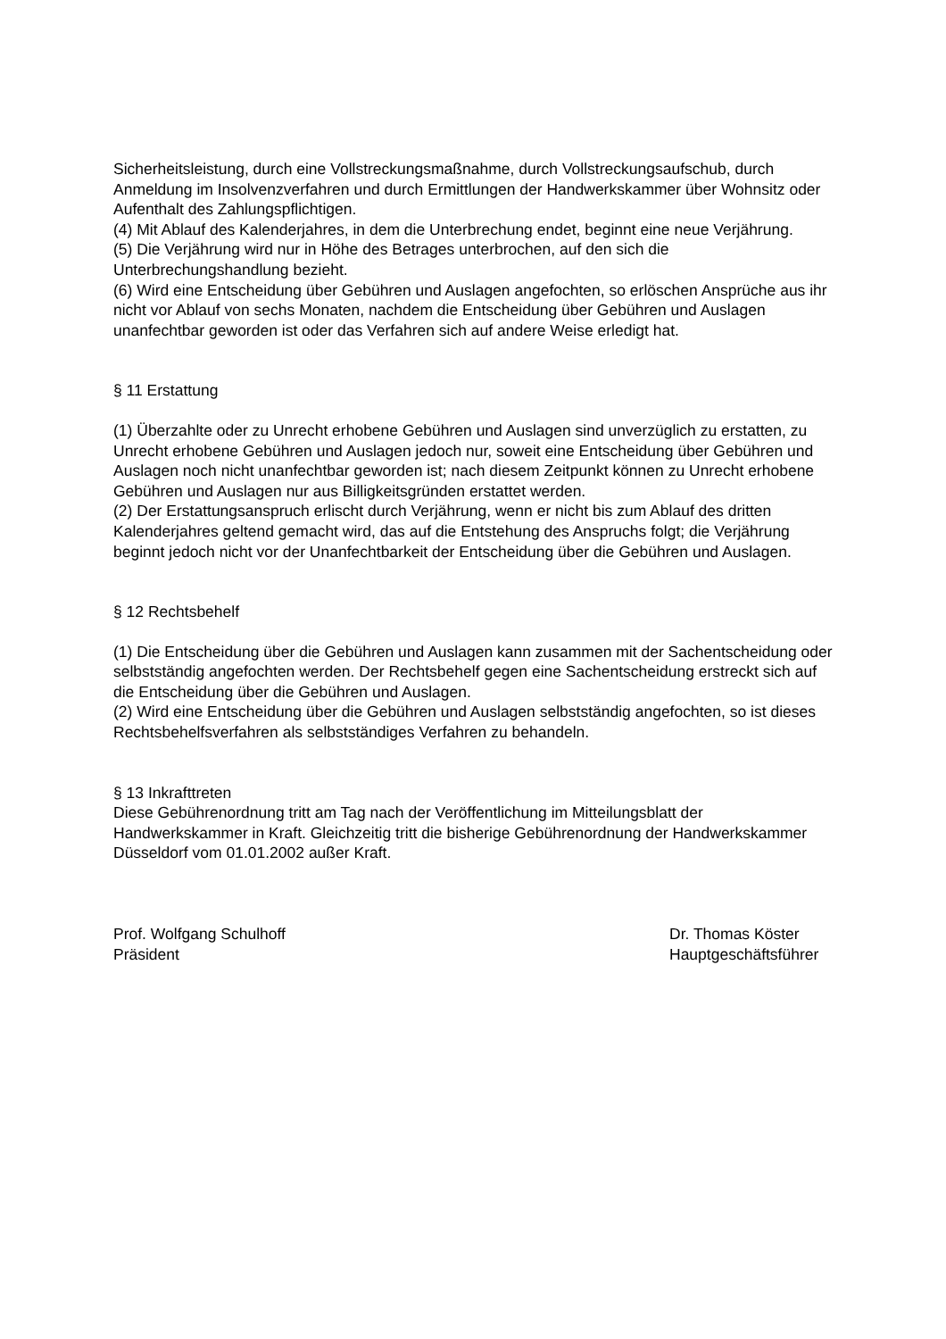Sicherheitsleistung, durch eine Vollstreckungsmaßnahme, durch Vollstreckungsaufschub, durch Anmeldung im Insolvenzverfahren und durch Ermittlungen der Handwerkskammer über Wohnsitz oder Aufenthalt des Zahlungspflichtigen.
(4) Mit Ablauf des Kalenderjahres, in dem die Unterbrechung endet, beginnt eine neue Verjährung.
(5) Die Verjährung wird nur in Höhe des Betrages unterbrochen, auf den sich die Unterbrechungshandlung bezieht.
(6) Wird eine Entscheidung über Gebühren und Auslagen angefochten, so erlöschen Ansprüche aus ihr nicht vor Ablauf von sechs Monaten, nachdem die Entscheidung über Gebühren und Auslagen unanfechtbar geworden ist oder das Verfahren sich auf andere Weise erledigt hat.
§ 11 Erstattung
(1) Überzahlte oder zu Unrecht erhobene Gebühren und Auslagen sind unverzüglich zu erstatten, zu Unrecht erhobene Gebühren und Auslagen jedoch nur, soweit eine Entscheidung über Gebühren und Auslagen noch nicht unanfechtbar geworden ist; nach diesem Zeitpunkt können zu Unrecht erhobene Gebühren und Auslagen nur aus Billigkeitsgründen erstattet werden.
(2) Der Erstattungsanspruch erlischt durch Verjährung, wenn er nicht bis zum Ablauf des dritten Kalenderjahres geltend gemacht wird, das auf die Entstehung des Anspruchs folgt; die Verjährung beginnt jedoch nicht vor der Unanfechtbarkeit der Entscheidung über die Gebühren und Auslagen.
§ 12 Rechtsbehelf
(1) Die Entscheidung über die Gebühren und Auslagen kann zusammen mit der Sachentscheidung oder selbstständig angefochten werden. Der Rechtsbehelf gegen eine Sachentscheidung erstreckt sich auf die Entscheidung über die Gebühren und Auslagen.
(2) Wird eine Entscheidung über die Gebühren und Auslagen selbstständig angefochten, so ist dieses Rechtsbehelfsverfahren als selbstständiges Verfahren zu behandeln.
§ 13 Inkrafttreten
Diese Gebührenordnung tritt am Tag nach der Veröffentlichung im Mitteilungsblatt der Handwerkskammer in Kraft. Gleichzeitig tritt die bisherige Gebührenordnung der Handwerkskammer Düsseldorf vom 01.01.2002 außer Kraft.
Prof. Wolfgang Schulhoff
Präsident
Dr. Thomas Köster
Hauptgeschäftsführer